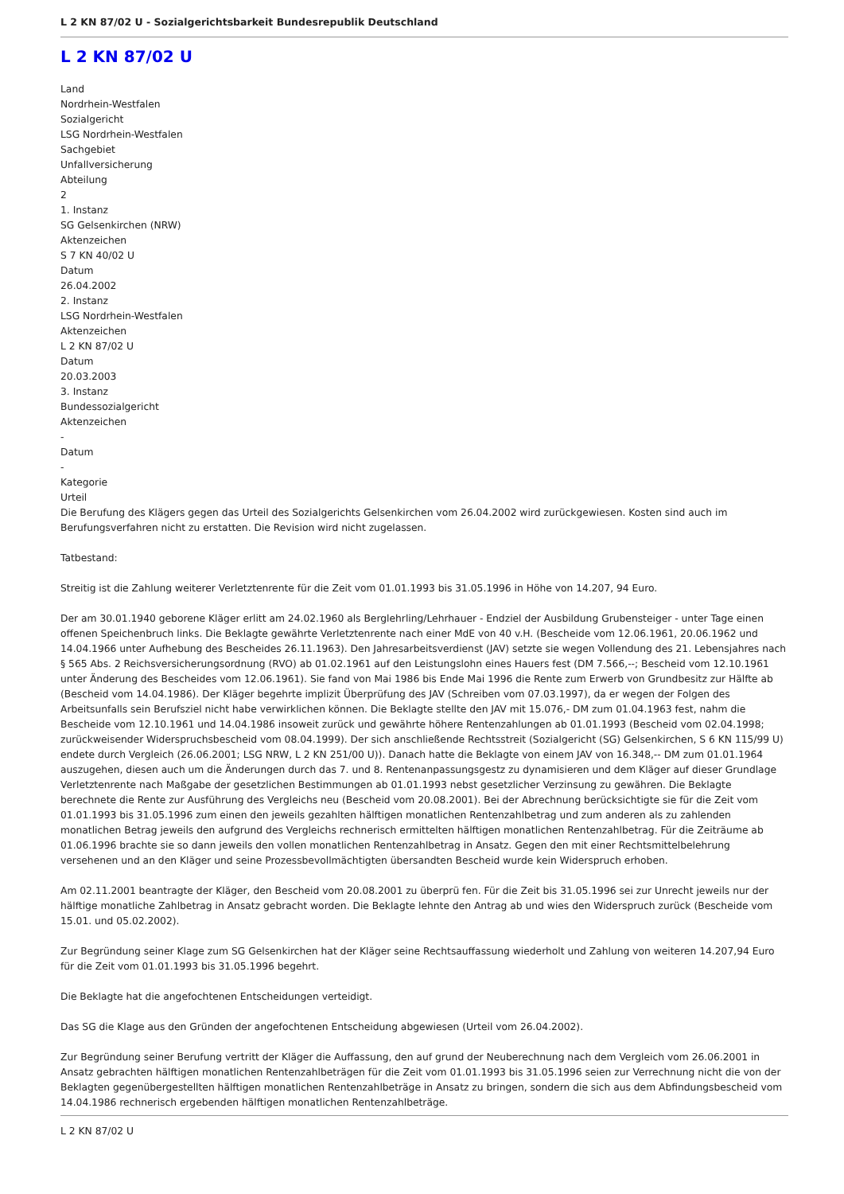L 2 KN 87/02 U - Sozialgerichtsbarkeit Bundesrepublik Deutschland
L 2 KN 87/02 U
Land
Nordrhein-Westfalen
Sozialgericht
LSG Nordrhein-Westfalen
Sachgebiet
Unfallversicherung
Abteilung
2
1. Instanz
SG Gelsenkirchen (NRW)
Aktenzeichen
S 7 KN 40/02 U
Datum
26.04.2002
2. Instanz
LSG Nordrhein-Westfalen
Aktenzeichen
L 2 KN 87/02 U
Datum
20.03.2003
3. Instanz
Bundessozialgericht
Aktenzeichen
-
Datum
-
Kategorie
Urteil
Die Berufung des Klägers gegen das Urteil des Sozialgerichts Gelsenkirchen vom 26.04.2002 wird zurückgewiesen. Kosten sind auch im Berufungsverfahren nicht zu erstatten. Die Revision wird nicht zugelassen.
Tatbestand:
Streitig ist die Zahlung weiterer Verletztenrente für die Zeit vom 01.01.1993 bis 31.05.1996 in Höhe von 14.207, 94 Euro.
Der am 30.01.1940 geborene Kläger erlitt am 24.02.1960 als Berglehrling/Lehrhauer - Endziel der Ausbildung Grubensteiger - unter Tage einen offenen Speichenbruch links. Die Beklagte gewährte Verletztenrente nach einer MdE von 40 v.H. (Bescheide vom 12.06.1961, 20.06.1962 und 14.04.1966 unter Aufhebung des Bescheides 26.11.1963). Den Jahresarbeitsverdienst (JAV) setzte sie wegen Vollendung des 21. Lebensjahres nach § 565 Abs. 2 Reichsversicherungsordnung (RVO) ab 01.02.1961 auf den Leistungslohn eines Hauers fest (DM 7.566,--; Bescheid vom 12.10.1961 unter Änderung des Bescheides vom 12.06.1961). Sie fand von Mai 1986 bis Ende Mai 1996 die Rente zum Erwerb von Grundbesitz zur Hälfte ab (Bescheid vom 14.04.1986). Der Kläger begehrte implizit Überprüfung des JAV (Schreiben vom 07.03.1997), da er wegen der Folgen des Arbeitsunfalls sein Berufsziel nicht habe verwirklichen können. Die Beklagte stellte den JAV mit 15.076,- DM zum 01.04.1963 fest, nahm die Bescheide vom 12.10.1961 und 14.04.1986 insoweit zurück und gewährte höhere Rentenzahlungen ab 01.01.1993 (Bescheid vom 02.04.1998; zurückweisender Widerspruchsbescheid vom 08.04.1999). Der sich anschließende Rechtsstreit (Sozialgericht (SG) Gelsenkirchen, S 6 KN 115/99 U) endete durch Vergleich (26.06.2001; LSG NRW, L 2 KN 251/00 U)). Danach hatte die Beklagte von einem JAV von 16.348,-- DM zum 01.01.1964 auszugehen, diesen auch um die Änderungen durch das 7. und 8. Rentenanpassungsgestz zu dynamisieren und dem Kläger auf dieser Grundlage Verletztenrente nach Maßgabe der gesetzlichen Bestimmungen ab 01.01.1993 nebst gesetzlicher Verzinsung zu gewähren. Die Beklagte berechnete die Rente zur Ausführung des Vergleichs neu (Bescheid vom 20.08.2001). Bei der Abrechnung berücksichtigte sie für die Zeit vom 01.01.1993 bis 31.05.1996 zum einen den jeweils gezahlten hälftigen monatlichen Rentenzahlbetrag und zum anderen als zu zahlenden monatlichen Betrag jeweils den aufgrund des Vergleichs rechnerisch ermittelten hälftigen monatlichen Rentenzahlbetrag. Für die Zeiträume ab 01.06.1996 brachte sie so dann jeweils den vollen monatlichen Rentenzahlbetrag in Ansatz. Gegen den mit einer Rechtsmittelbelehrung versehenen und an den Kläger und seine Prozessbevollmächtigten übersandten Bescheid wurde kein Widerspruch erhoben.
Am 02.11.2001 beantragte der Kläger, den Bescheid vom 20.08.2001 zu überprü fen. Für die Zeit bis 31.05.1996 sei zur Unrecht jeweils nur der hälftige monatliche Zahlbetrag in Ansatz gebracht worden. Die Beklagte lehnte den Antrag ab und wies den Widerspruch zurück (Bescheide vom 15.01. und 05.02.2002).
Zur Begründung seiner Klage zum SG Gelsenkirchen hat der Kläger seine Rechtsauffassung wiederholt und Zahlung von weiteren 14.207,94 Euro für die Zeit vom 01.01.1993 bis 31.05.1996 begehrt.
Die Beklagte hat die angefochtenen Entscheidungen verteidigt.
Das SG die Klage aus den Gründen der angefochtenen Entscheidung abgewiesen (Urteil vom 26.04.2002).
Zur Begründung seiner Berufung vertritt der Kläger die Auffassung, den auf grund der Neuberechnung nach dem Vergleich vom 26.06.2001 in Ansatz gebrachten hälftigen monatlichen Rentenzahlbeträgen für die Zeit vom 01.01.1993 bis 31.05.1996 seien zur Verrechnung nicht die von der Beklagten gegenübergestellten hälftigen monatlichen Rentenzahlbeträge in Ansatz zu bringen, sondern die sich aus dem Abfindungsbescheid vom 14.04.1986 rechnerisch ergebenden hälftigen monatlichen Rentenzahlbeträge.
L 2 KN 87/02 U